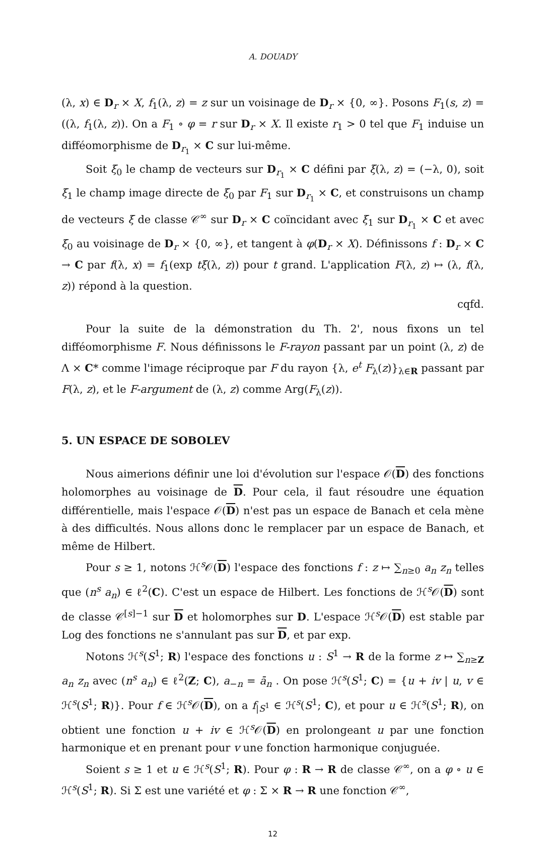A. DOUADY
(λ, x) ∈ D<sub>r</sub> × X, f<sub>1</sub>(λ, z) = z sur un voisinage de D<sub>r</sub> × {0, ∞}. Posons F<sub>1</sub>(s, z) = ((λ, f<sub>1</sub>(λ, z)). On a F<sub>1</sub> ∘ φ = r sur D<sub>r</sub> × X. Il existe r<sub>1</sub> > 0 tel que F<sub>1</sub> induise un difféomorphisme de D<sub>r<sub>1</sub></sub> × C sur lui-même.
Soit ξ<sub>0</sub> le champ de vecteurs sur D<sub>r<sub>1</sub></sub> × C défini par ξ(λ, z) = (−λ, 0), soit ξ<sub>1</sub> le champ image directe de ξ<sub>0</sub> par F<sub>1</sub> sur D<sub>r<sub>1</sub></sub> × C, et construisons un champ de vecteurs ξ de classe 𝒞<sup>∞</sup> sur D<sub>r</sub> × C coïncidant avec ξ<sub>1</sub> sur D<sub>r<sub>1</sub></sub> × C et avec ξ<sub>0</sub> au voisinage de D<sub>r</sub> × {0, ∞}, et tangent à φ(D<sub>r</sub> × X). Définissons f : D<sub>r</sub> × C → C par f(λ, x) = f<sub>1</sub>(exp tξ(λ, z)) pour t grand. L'application F(λ, z) ↦ (λ, f(λ, z)) répond à la question.
cqfd.
Pour la suite de la démonstration du Th. 2', nous fixons un tel difféomorphisme F. Nous définissons le F-rayon passant par un point (λ, z) de Λ × C* comme l'image réciproque par F du rayon {λ, e<sup>t</sup> F<sub>λ</sub>(z)}<sub>λ∈R</sub> passant par F(λ, z), et le F-argument de (λ, z) comme Arg(F<sub>λ</sub>(z)).
5. UN ESPACE DE SOBOLEV
Nous aimerions définir une loi d'évolution sur l'espace 𝒪(D) des fonctions holomorphes au voisinage de D. Pour cela, il faut résoudre une équation différentielle, mais l'espace 𝒪(D) n'est pas un espace de Banach et cela mène à des difficultés. Nous allons donc le remplacer par un espace de Banach, et même de Hilbert.
Pour s ≥ 1, notons ℋ<sup>s</sup>𝒪(D) l'espace des fonctions f : z ↦ ∑<sub>n≥0</sub> a<sub>n</sub> z<sub>n</sub> telles que (n<sup>s</sup> a<sub>n</sub>) ∈ ℓ<sup>2</sup>(C). C'est un espace de Hilbert. Les fonctions de ℋ<sup>s</sup>𝒪(D) sont de classe 𝒞<sup>[s]−1</sup> sur D et holomorphes sur D. L'espace ℋ<sup>s</sup>𝒪(D) est stable par Log des fonctions ne s'annulant pas sur D, et par exp.
Notons ℋ<sup>s</sup>(S<sup>1</sup>; R) l'espace des fonctions u : S<sup>1</sup> → R de la forme z ↦ ∑<sub>n≥Z</sub> a<sub>n</sub> z<sub>n</sub> avec (n<sup>s</sup> a<sub>n</sub>) ∈ ℓ<sup>2</sup>(Z; C), a<sub>−n</sub> = ā<sub>n</sub> . On pose ℋ<sup>s</sup>(S<sup>1</sup>; C) = {u + iv | u, v ∈ ℋ<sup>s</sup>(S<sup>1</sup>; R)}. Pour f ∈ ℋ<sup>s</sup>𝒪(D), on a f<sub>|S<sup>1</sup></sub> ∈ ℋ<sup>s</sup>(S<sup>1</sup>; C), et pour u ∈ ℋ<sup>s</sup>(S<sup>1</sup>; R), on obtient une fonction u + iv ∈ ℋ<sup>s</sup>𝒪(D) en prolongeant u par une fonction harmonique et en prenant pour v une fonction harmonique conjuguée.
Soient s ≥ 1 et u ∈ ℋ<sup>s</sup>(S<sup>1</sup>; R). Pour φ : R → R de classe 𝒞<sup>∞</sup>, on a φ ∘ u ∈ ℋ<sup>s</sup>(S<sup>1</sup>; R). Si Σ est une variété et φ : Σ × R → R une fonction 𝒞<sup>∞</sup>,
12